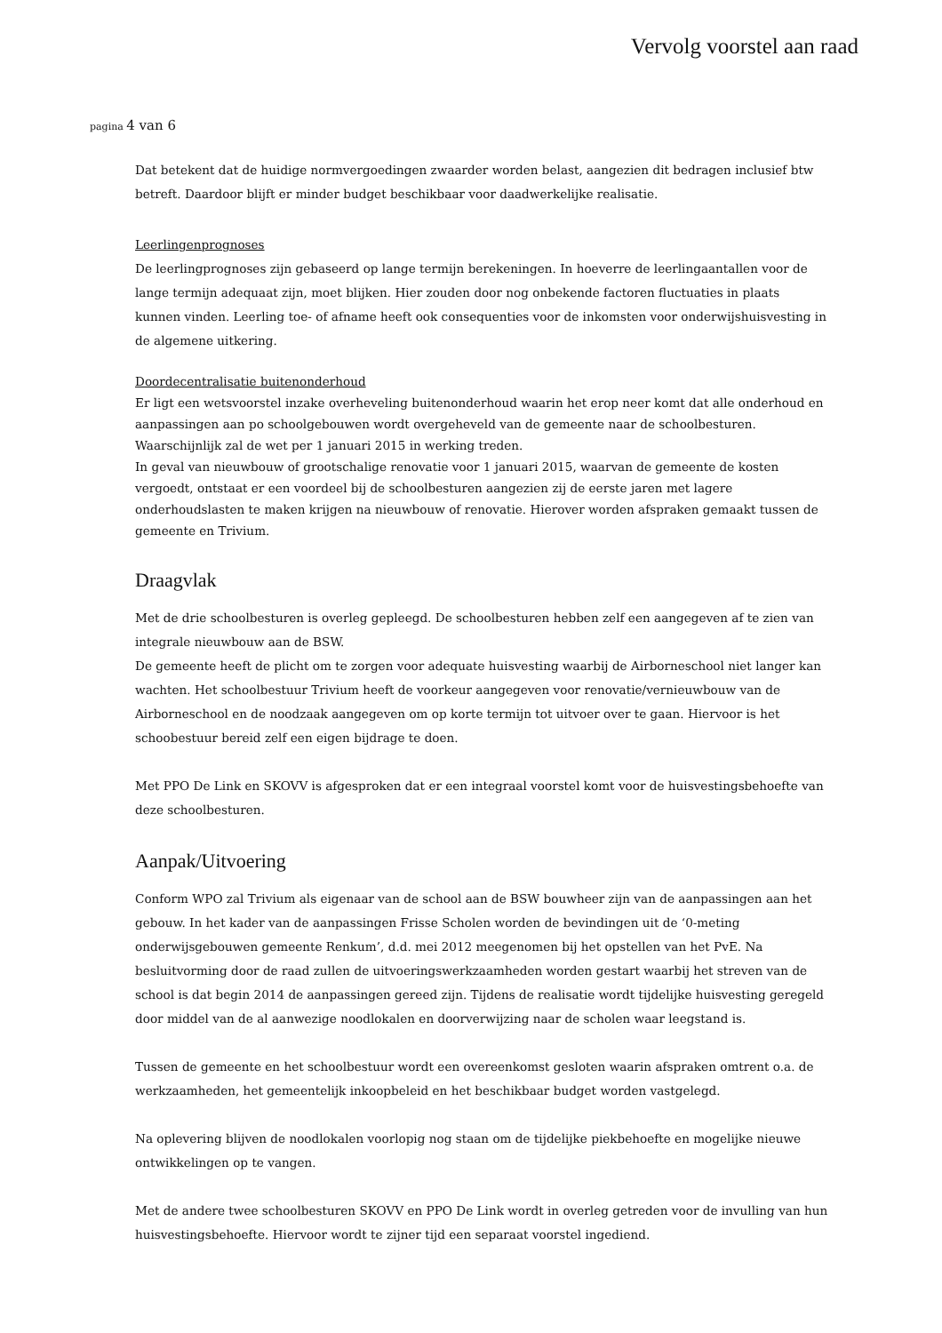Vervolg voorstel aan raad
pagina 4 van 6
Dat betekent dat de huidige normvergoedingen zwaarder worden belast, aangezien dit bedragen inclusief btw betreft. Daardoor blijft er minder budget beschikbaar voor daadwerkelijke realisatie.
Leerlingenprognoses
De leerlingprognoses zijn gebaseerd op lange termijn berekeningen. In hoeverre de leerlingaantallen voor de lange termijn adequaat zijn, moet blijken. Hier zouden door nog onbekende factoren fluctuaties in plaats kunnen vinden. Leerling toe- of afname heeft ook consequenties voor de inkomsten voor onderwijshuisvesting in de algemene uitkering.
Doordecentralisatie buitenonderhoud
Er ligt een wetsvoorstel inzake overheveling buitenonderhoud waarin het erop neer komt dat alle onderhoud en aanpassingen aan po schoolgebouwen wordt overgeheveld van de gemeente naar de schoolbesturen. Waarschijnlijk zal de wet per 1 januari 2015 in werking treden.
In geval van nieuwbouw of grootschalige renovatie voor 1 januari 2015, waarvan de gemeente de kosten vergoedt, ontstaat er een voordeel bij de schoolbesturen aangezien zij de eerste jaren met lagere onderhoudslasten te maken krijgen na nieuwbouw of renovatie. Hierover worden afspraken gemaakt tussen de gemeente en Trivium.
Draagvlak
Met de drie schoolbesturen is overleg gepleegd. De schoolbesturen hebben zelf een aangegeven af te zien van integrale nieuwbouw aan de BSW.
De gemeente heeft de plicht om te zorgen voor adequate huisvesting waarbij de Airborneschool niet langer kan wachten. Het schoolbestuur Trivium heeft de voorkeur aangegeven voor renovatie/vernieuwbouw van de Airborneschool en de noodzaak aangegeven om op korte termijn tot uitvoer over te gaan. Hiervoor is het schoobestuur bereid zelf een eigen bijdrage te doen.
Met PPO De Link en SKOVV is afgesproken dat er een integraal voorstel komt voor de huisvestingsbehoefte van deze schoolbesturen.
Aanpak/Uitvoering
Conform WPO zal Trivium als eigenaar van de school aan de BSW bouwheer zijn van de aanpassingen aan het gebouw. In het kader van de aanpassingen Frisse Scholen worden de bevindingen uit de ‘0-meting onderwijsgebouwen gemeente Renkum’, d.d. mei 2012 meegenomen bij het opstellen van het PvE. Na besluitvorming door de raad zullen de uitvoeringswerkzaamheden worden gestart waarbij het streven van de school is dat begin 2014 de aanpassingen gereed zijn. Tijdens de realisatie wordt tijdelijke huisvesting geregeld door middel van de al aanwezige noodlokalen en doorverwijzing naar de scholen waar leegstand is.
Tussen de gemeente en het schoolbestuur wordt een overeenkomst gesloten waarin afspraken omtrent o.a. de werkzaamheden, het gemeentelijk inkoopbeleid en het beschikbaar budget worden vastgelegd.
Na oplevering blijven de noodlokalen voorlopig nog staan om de tijdelijke piekbehoefte en mogelijke nieuwe ontwikkelingen op te vangen.
Met de andere twee schoolbesturen SKOVV en PPO De Link wordt in overleg getreden voor de invulling van hun huisvestingsbehoefte. Hiervoor wordt te zijner tijd een separaat voorstel ingediend.